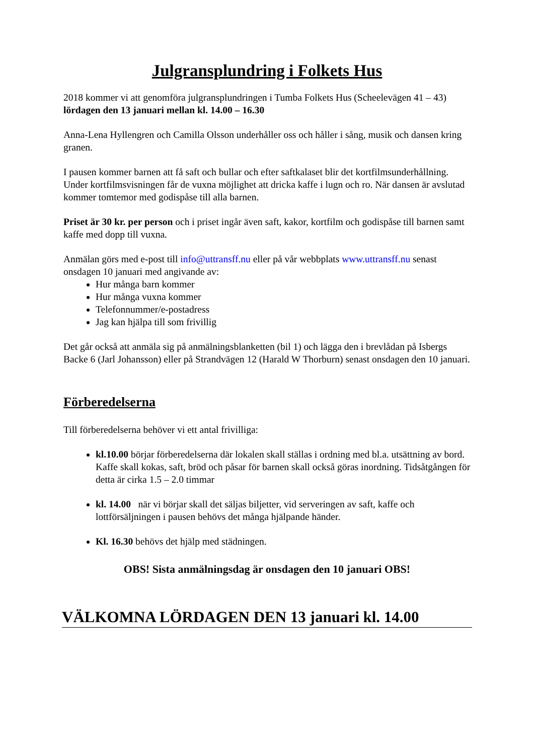Julgransplundring i Folkets Hus
2018 kommer vi att genomföra julgransplundringen i Tumba Folkets Hus (Scheelevägen 41 – 43) lördagen den 13 januari mellan kl. 14.00 – 16.30
Anna-Lena Hyllengren och Camilla Olsson underhåller oss och håller i sång, musik och dansen kring granen.
I pausen kommer barnen att få saft och bullar och efter saftkalaset blir det kortfilmsunderhållning. Under kortfilmsvisningen får de vuxna möjlighet att dricka kaffe i lugn och ro. När dansen är avslutad kommer tomtemor med godispåse till alla barnen.
Priset är 30 kr. per person och i priset ingår även saft, kakor, kortfilm och godispåse till barnen samt kaffe med dopp till vuxna.
Anmälan görs med e-post till info@uttransff.nu eller på vår webbplats www.uttransff.nu senast onsdagen 10 januari med angivande av:
Hur många barn kommer
Hur många vuxna kommer
Telefonnummer/e-postadress
Jag kan hjälpa till som frivillig
Det går också att anmäla sig på anmälningsblanketten (bil 1) och lägga den i brevlådan på Isbergs Backe 6 (Jarl Johansson) eller på Strandvägen 12 (Harald W Thorburn) senast onsdagen den 10 januari.
Förberedelserna
Till förberedelserna behöver vi ett antal frivilliga:
kl.10.00 börjar förberedelserna där lokalen skall ställas i ordning med bl.a. utsättning av bord. Kaffe skall kokas, saft, bröd och påsar för barnen skall också göras inordning. Tidsåtgången för detta är cirka 1.5 – 2.0 timmar
kl. 14.00 när vi börjar skall det säljas biljetter, vid serveringen av saft, kaffe och lottförsäljningen i pausen behövs det många hjälpande händer.
Kl. 16.30 behövs det hjälp med städningen.
OBS! Sista anmälningsdag är onsdagen den 10 januari OBS!
VÄLKOMNA LÖRDAGEN DEN 13 januari kl. 14.00